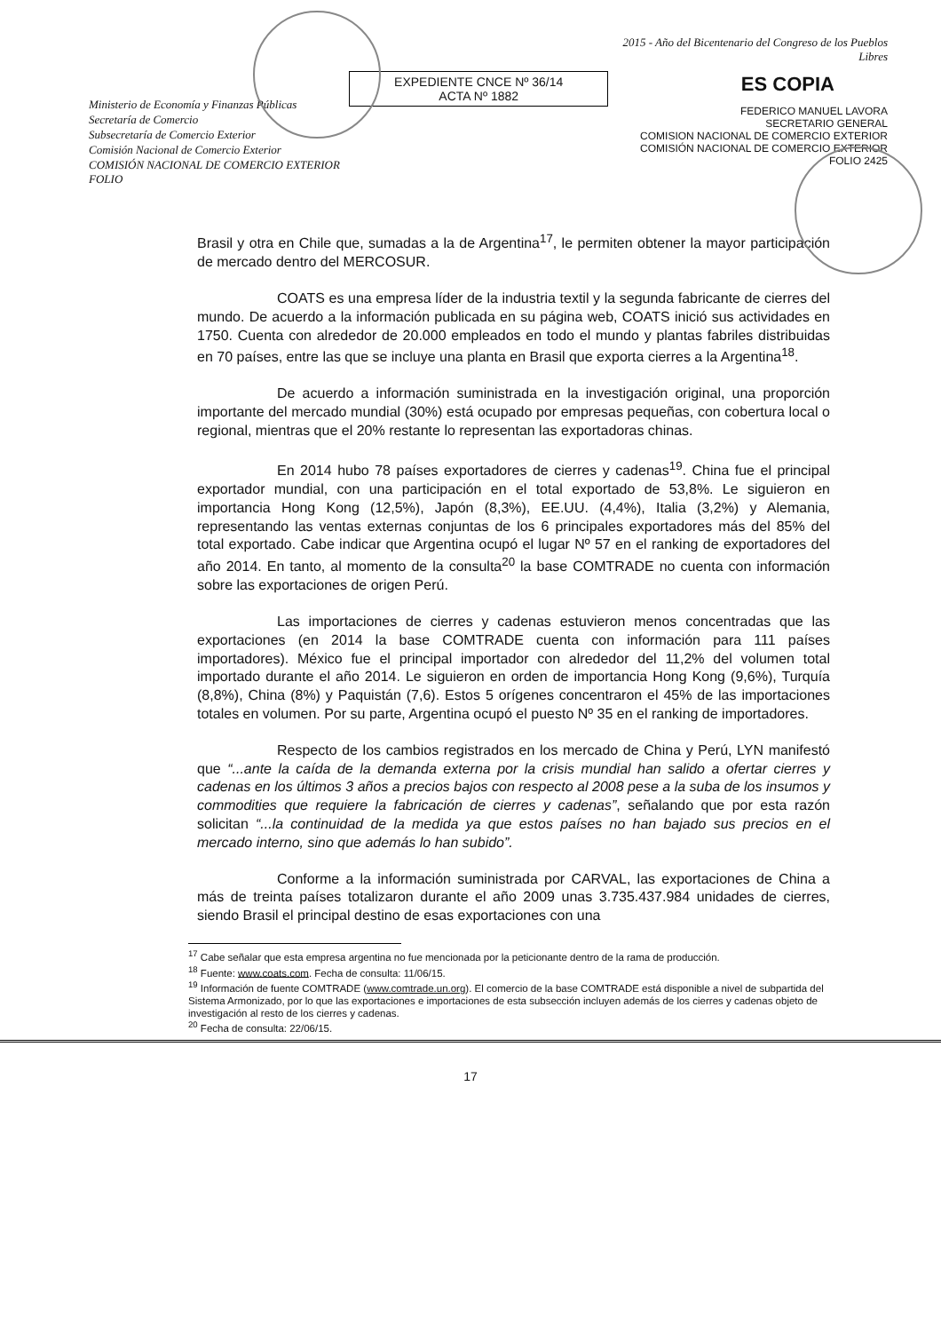Ministerio de Economía y Finanzas Públicas
Secretaría de Comercio
Subsecretaría de Comercio Exterior
Comisión Nacional de Comercio Exterior
COMISIÓN NACIONAL DE COMERCIO EXTERIOR FOLIO
EXPEDIENTE CNCE Nº 36/14
ACTA Nº 1882
2015 - Año del Bicentenario del Congreso de los Pueblos Libres
ES COPIA
FEDERICO MANUEL LAVORA
SECRETARIO GENERAL
COMISION NACIONAL DE COMERCIO EXTERIOR
COMISIÓN NACIONAL DE COMERCIO EXTERIOR FOLIO 2425
Brasil y otra en Chile que, sumadas a la de Argentina<sup>17</sup>, le permiten obtener la mayor participación de mercado dentro del MERCOSUR.
COATS es una empresa líder de la industria textil y la segunda fabricante de cierres del mundo. De acuerdo a la información publicada en su página web, COATS inició sus actividades en 1750. Cuenta con alrededor de 20.000 empleados en todo el mundo y plantas fabriles distribuidas en 70 países, entre las que se incluye una planta en Brasil que exporta cierres a la Argentina<sup>18</sup>.
De acuerdo a información suministrada en la investigación original, una proporción importante del mercado mundial (30%) está ocupado por empresas pequeñas, con cobertura local o regional, mientras que el 20% restante lo representan las exportadoras chinas.
En 2014 hubo 78 países exportadores de cierres y cadenas<sup>19</sup>. China fue el principal exportador mundial, con una participación en el total exportado de 53,8%. Le siguieron en importancia Hong Kong (12,5%), Japón (8,3%), EE.UU. (4,4%), Italia (3,2%) y Alemania, representando las ventas externas conjuntas de los 6 principales exportadores más del 85% del total exportado. Cabe indicar que Argentina ocupó el lugar Nº 57 en el ranking de exportadores del año 2014. En tanto, al momento de la consulta<sup>20</sup> la base COMTRADE no cuenta con información sobre las exportaciones de origen Perú.
Las importaciones de cierres y cadenas estuvieron menos concentradas que las exportaciones (en 2014 la base COMTRADE cuenta con información para 111 países importadores). México fue el principal importador con alrededor del 11,2% del volumen total importado durante el año 2014. Le siguieron en orden de importancia Hong Kong (9,6%), Turquía (8,8%), China (8%) y Paquistán (7,6). Estos 5 orígenes concentraron el 45% de las importaciones totales en volumen. Por su parte, Argentina ocupó el puesto Nº 35 en el ranking de importadores.
Respecto de los cambios registrados en los mercado de China y Perú, LYN manifestó que “...ante la caída de la demanda externa por la crisis mundial han salido a ofertar cierres y cadenas en los últimos 3 años a precios bajos con respecto al 2008 pese a la suba de los insumos y commodities que requiere la fabricación de cierres y cadenas”, señalando que por esta razón solicitan “...la continuidad de la medida ya que estos países no han bajado sus precios en el mercado interno, sino que además lo han subido”.
Conforme a la información suministrada por CARVAL, las exportaciones de China a más de treinta países totalizaron durante el año 2009 unas 3.735.437.984 unidades de cierres, siendo Brasil el principal destino de esas exportaciones con una
<sup>17</sup> Cabe señalar que esta empresa argentina no fue mencionada por la peticionante dentro de la rama de producción.
<sup>18</sup> Fuente: www.coats.com. Fecha de consulta: 11/06/15.
<sup>19</sup> Información de fuente COMTRADE (www.comtrade.un.org). El comercio de la base COMTRADE está disponible a nivel de subpartida del Sistema Armonizado, por lo que las exportaciones e importaciones de esta subsección incluyen además de los cierres y cadenas objeto de investigación al resto de los cierres y cadenas.
<sup>20</sup> Fecha de consulta: 22/06/15.
17